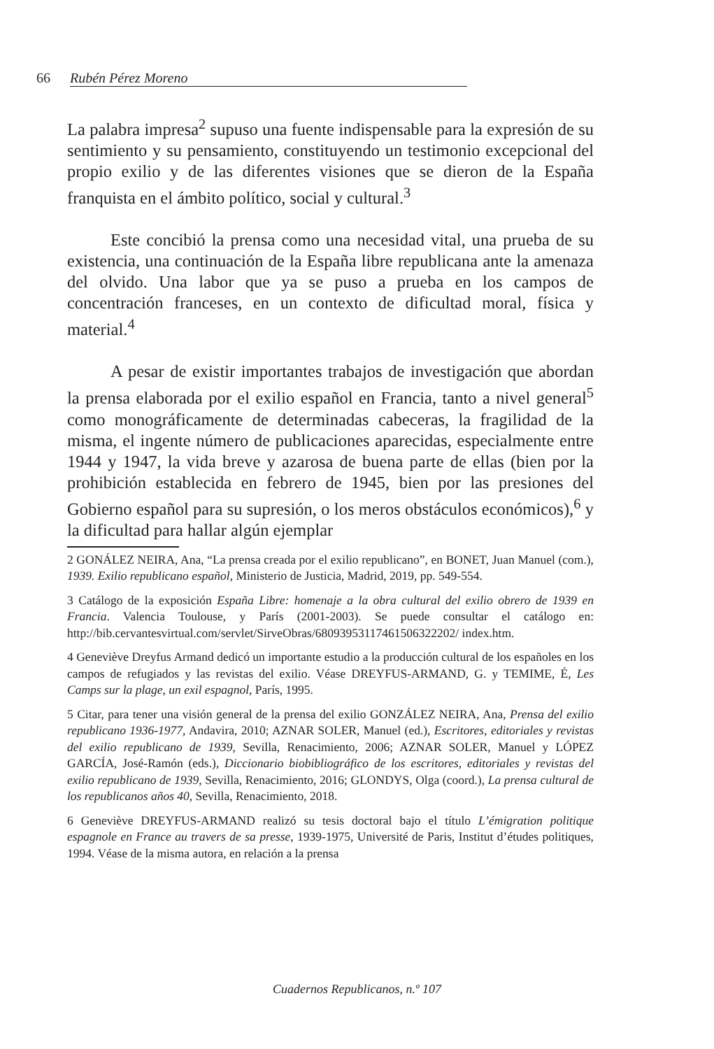66 Rubén Pérez Moreno
La palabra impresa<sup>2</sup> supuso una fuente indispensable para la expresión de su sentimiento y su pensamiento, constituyendo un testimonio excepcional del propio exilio y de las diferentes visiones que se dieron de la España franquista en el ámbito político, social y cultural.<sup>3</sup>
Este concibió la prensa como una necesidad vital, una prueba de su existencia, una continuación de la España libre republicana ante la amenaza del olvido. Una labor que ya se puso a prueba en los campos de concentración franceses, en un contexto de dificultad moral, física y material.<sup>4</sup>
A pesar de existir importantes trabajos de investigación que abordan la prensa elaborada por el exilio español en Francia, tanto a nivel general<sup>5</sup> como monográficamente de determinadas cabeceras, la fragilidad de la misma, el ingente número de publicaciones aparecidas, especialmente entre 1944 y 1947, la vida breve y azarosa de buena parte de ellas (bien por la prohibición establecida en febrero de 1945, bien por las presiones del Gobierno español para su supresión, o los meros obstáculos económicos),<sup>6</sup> y la dificultad para hallar algún ejemplar
2 GONÁLEZ NEIRA, Ana, “La prensa creada por el exilio republicano”, en BONET, Juan Manuel (com.), 1939. Exilio republicano español, Ministerio de Justicia, Madrid, 2019, pp. 549-554.
3 Catálogo de la exposición España Libre: homenaje a la obra cultural del exilio obrero de 1939 en Francia. Valencia Toulouse, y París (2001-2003). Se puede consultar el catálogo en: http://bib.cervantesvirtual.com/servlet/SirveObras/68093953117461506322202/ index.htm.
4 Geneviève Dreyfus Armand dedicó un importante estudio a la producción cultural de los españoles en los campos de refugiados y las revistas del exilio. Véase DREYFUS-ARMAND, G. y TEMIME, É, Les Camps sur la plage, un exil espagnol, París, 1995.
5 Citar, para tener una visión general de la prensa del exilio GONZÁLEZ NEIRA, Ana, Prensa del exilio republicano 1936-1977, Andavira, 2010; AZNAR SOLER, Manuel (ed.), Escritores, editoriales y revistas del exilio republicano de 1939, Sevilla, Renacimiento, 2006; AZNAR SOLER, Manuel y LÓPEZ GARCÍA, José-Ramón (eds.), Diccionario biobibliográfico de los escritores, editoriales y revistas del exilio republicano de 1939, Sevilla, Renacimiento, 2016; GLONDYS, Olga (coord.), La prensa cultural de los republicanos años 40, Sevilla, Renacimiento, 2018.
6 Geneviève DREYFUS-ARMAND realizó su tesis doctoral bajo el título L’émigration politique espagnole en France au travers de sa presse, 1939-1975, Université de Paris, Institut d’études politiques, 1994. Véase de la misma autora, en relación a la prensa
Cuadernos Republicanos, n.º 107